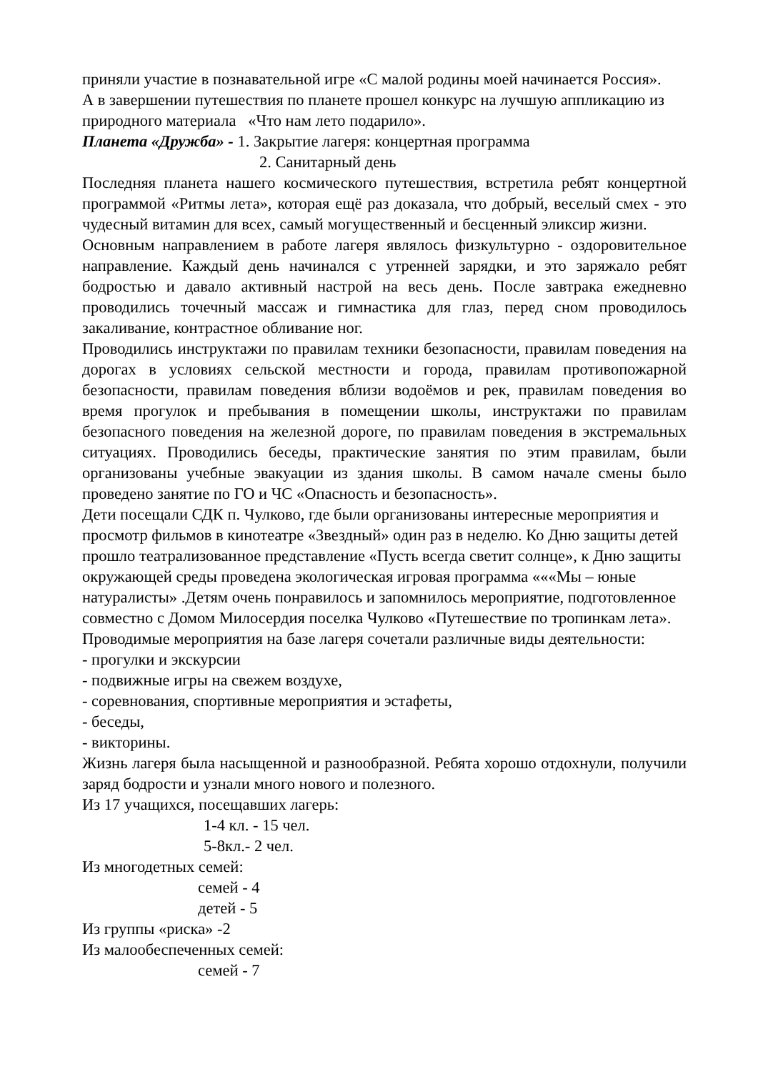приняли участие в познавательной игре «С малой родины моей начинается Россия».
А в завершении путешествия по планете прошел конкурс на лучшую аппликацию из природного материала «Что нам лето подарило».
Планета «Дружба» - 1. Закрытие лагеря: концертная программа
2. Санитарный день
Последняя планета нашего космического путешествия, встретила ребят концертной программой «Ритмы лета», которая ещё раз доказала, что добрый, веселый смех - это чудесный витамин для всех, самый могущественный и бесценный эликсир жизни.
Основным направлением в работе лагеря являлось физкультурно - оздоровительное направление. Каждый день начинался с утренней зарядки, и это заряжало ребят бодростью и давало активный настрой на весь день. После завтрака ежедневно проводились точечный массаж и гимнастика для глаз, перед сном проводилось закаливание, контрастное обливание ног.
Проводились инструктажи по правилам техники безопасности, правилам поведения на дорогах в условиях сельской местности и города, правилам противопожарной безопасности, правилам поведения вблизи водоёмов и рек, правилам поведения во время прогулок и пребывания в помещении школы, инструктажи по правилам безопасного поведения на железной дороге, по правилам поведения в экстремальных ситуациях. Проводились беседы, практические занятия по этим правилам, были организованы учебные эвакуации из здания школы. В самом начале смены было проведено занятие по ГО и ЧС «Опасность и безопасность».
Дети посещали СДК п. Чулково, где были организованы интересные мероприятия и просмотр фильмов в кинотеатре «Звездный» один раз в неделю. Ко Дню защиты детей прошло театрализованное представление «Пусть всегда светит солнце», к Дню защиты окружающей среды проведена экологическая игровая программа «««Мы – юные натуралисты» .Детям очень понравилось и запомнилось мероприятие, подготовленное совместно с Домом Милосердия поселка Чулково «Путешествие по тропинкам лета».
Проводимые мероприятия на базе лагеря сочетали различные виды деятельности:
- прогулки и экскурсии
- подвижные игры на свежем воздухе,
- соревнования, спортивные мероприятия и эстафеты,
- беседы,
- викторины.
Жизнь лагеря была насыщенной и разнообразной. Ребята хорошо отдохнули, получили заряд бодрости и узнали много нового и полезного.
Из 17 учащихся, посещавших лагерь:
1-4 кл. - 15 чел.
5-8кл.- 2 чел.
Из многодетных семей:
семей - 4
детей - 5
Из группы «риска» -2
Из малообеспеченных семей:
семей - 7